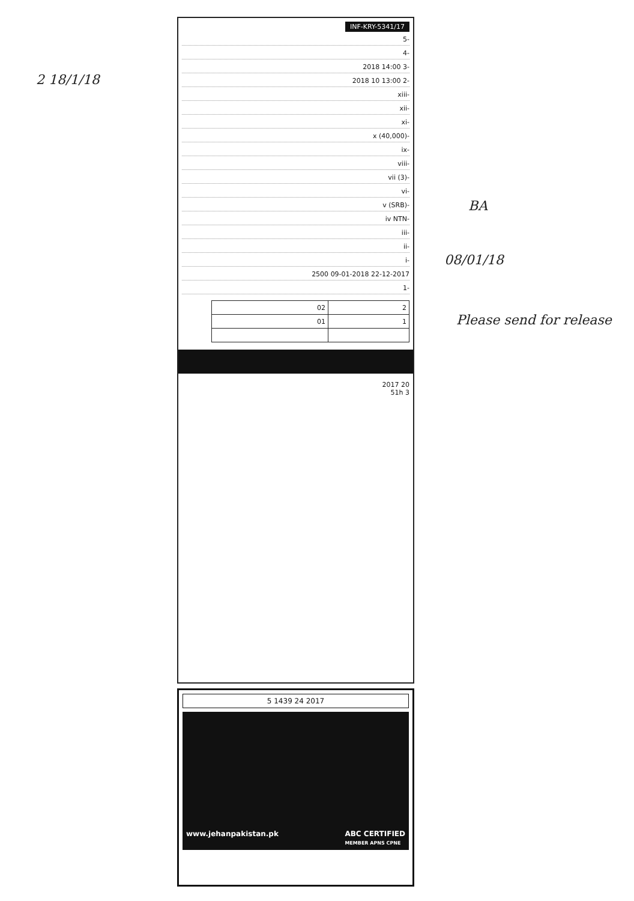2 18/1/18
BA
08/01/18
Please send for release
INF-KRY-5341/17
-5
-4
-3 14:00 2018
-2 13:00 10 2018
-xiii
-xii
-xi
-x (40,000)
-ix
-viii
-vii (3)
-vi
-v (SRB)
-iv NTN
-iii
-ii
-i
22-12-2017 09-01-2018 2500
-1
| 2 | 02 |
| 1 | 01 |
20 2017
3 51h
5 1439 24 2017
www.jehanpakistan.pk ABC CERTIFIED
MEMBER APNS CPNE